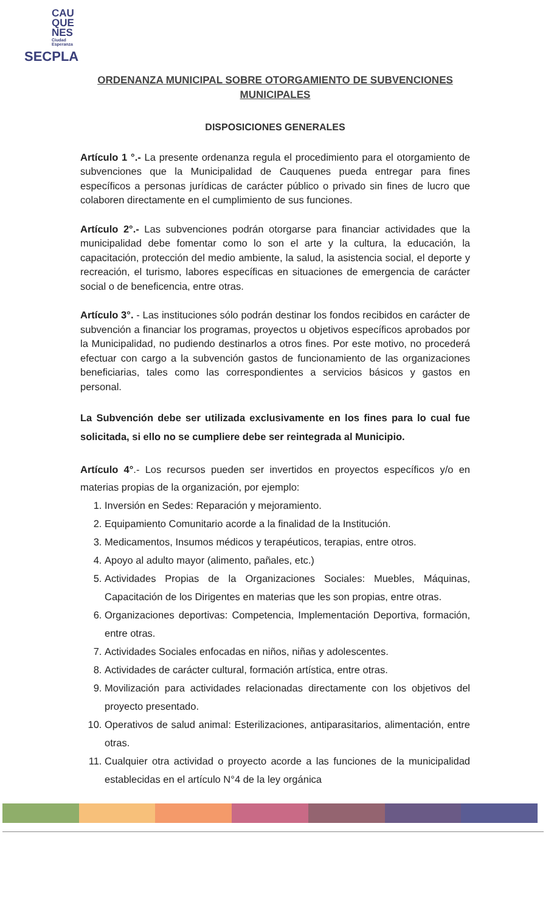CAU
QUE
NES
Ciudad Esperanza
SECPLA
ORDENANZA MUNICIPAL SOBRE OTORGAMIENTO DE SUBVENCIONES MUNICIPALES
DISPOSICIONES GENERALES
Artículo 1 °.- La presente ordenanza regula el procedimiento para el otorgamiento de subvenciones que la Municipalidad de Cauquenes pueda entregar para fines específicos a personas jurídicas de carácter público o privado sin fines de lucro que colaboren directamente en el cumplimiento de sus funciones.
Artículo 2°.- Las subvenciones podrán otorgarse para financiar actividades que la municipalidad debe fomentar como lo son el arte y la cultura, la educación, la capacitación, protección del medio ambiente, la salud, la asistencia social, el deporte y recreación, el turismo, labores específicas en situaciones de emergencia de carácter social o de beneficencia, entre otras.
Artículo 3°. - Las instituciones sólo podrán destinar los fondos recibidos en carácter de subvención a financiar los programas, proyectos u objetivos específicos aprobados por la Municipalidad, no pudiendo destinarlos a otros fines. Por este motivo, no procederá efectuar con cargo a la subvención gastos de funcionamiento de las organizaciones beneficiarias, tales como las correspondientes a servicios básicos y gastos en personal.
La Subvención debe ser utilizada exclusivamente en los fines para lo cual fue solicitada, si ello no se cumpliere debe ser reintegrada al Municipio.
Artículo 4°.- Los recursos pueden ser invertidos en proyectos específicos y/o en materias propias de la organización, por ejemplo:
1. Inversión en Sedes: Reparación y mejoramiento.
2. Equipamiento Comunitario acorde a la finalidad de la Institución.
3. Medicamentos, Insumos médicos y terapéuticos, terapias, entre otros.
4. Apoyo al adulto mayor (alimento, pañales, etc.)
5. Actividades Propias de la Organizaciones Sociales: Muebles, Máquinas, Capacitación de los Dirigentes en materias que les son propias, entre otras.
6. Organizaciones deportivas: Competencia, Implementación Deportiva, formación, entre otras.
7. Actividades Sociales enfocadas en niños, niñas y adolescentes.
8. Actividades de carácter cultural, formación artística, entre otras.
9. Movilización para actividades relacionadas directamente con los objetivos del proyecto presentado.
10. Operativos de salud animal: Esterilizaciones, antiparasitarios, alimentación, entre otras.
11. Cualquier otra actividad o proyecto acorde a las funciones de la municipalidad establecidas en el artículo N°4 de la ley orgánica